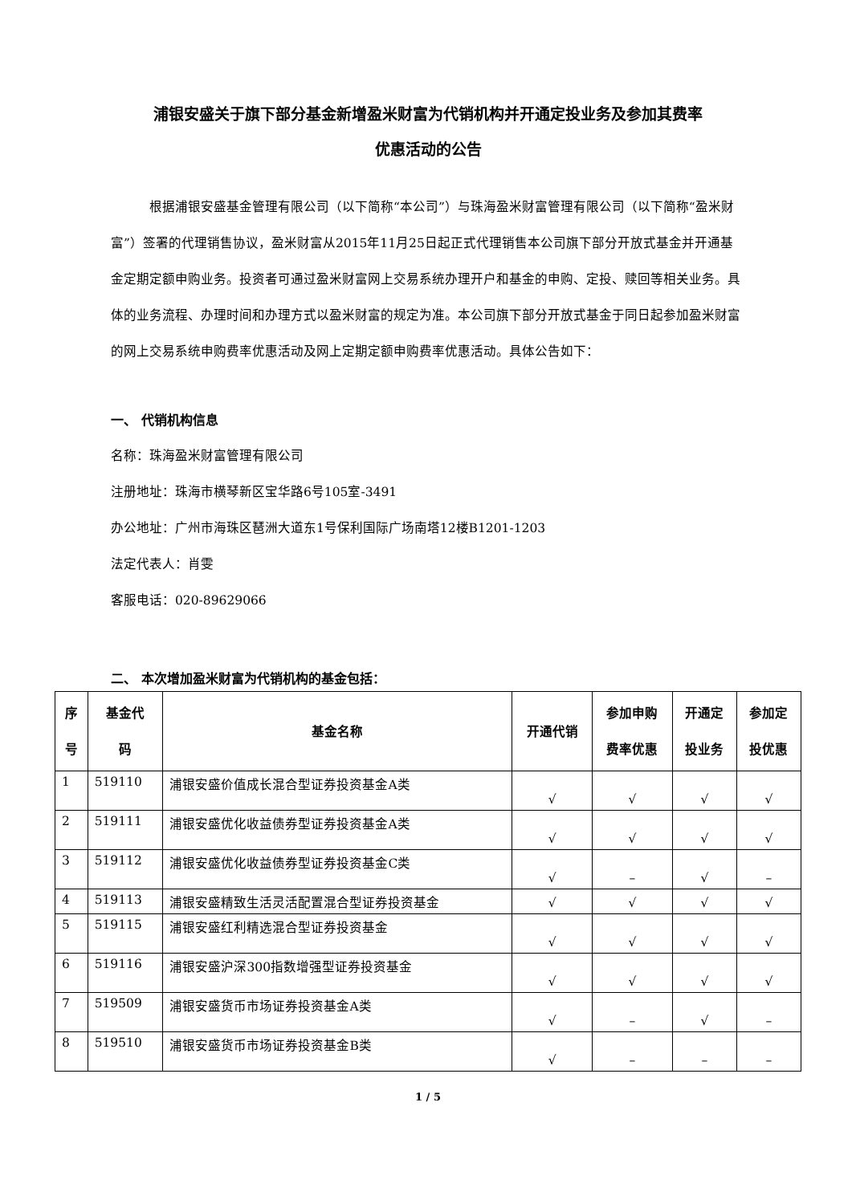浦银安盛关于旗下部分基金新增盈米财富为代销机构并开通定投业务及参加其费率
优惠活动的公告
根据浦银安盛基金管理有限公司（以下简称“本公司”）与珠海盈米财富管理有限公司（以下简称“盈米财富”）签署的代理销售协议，盈米财富从2015年11月25日起正式代理销售本公司旗下部分开放式基金并开通基金定期定额申购业务。投资者可通过盈米财富网上交易系统办理开户和基金的申购、定投、赎回等相关业务。具体的业务流程、办理时间和办理方式以盈米财富的规定为准。本公司旗下部分开放式基金于同日起参加盈米财富的网上交易系统申购费率优惠活动及网上定期定额申购费率优惠活动。具体公告如下：
一、 代销机构信息
名称：珠海盈米财富管理有限公司
注册地址：珠海市横琴新区宝华路6号105室-3491
办公地址：广州市海珠区琶洲大道东1号保利国际广场南塔12楼B1201-1203
法定代表人：肖雯
客服电话：020-89629066
二、 本次增加盈米财富为代销机构的基金包括：
| 序 号 | 基金代 码 | 基金名称 | 开通代销 | 参加申购 费率优惠 | 开通定 投业务 | 参加定 投优惠 |
| --- | --- | --- | --- | --- | --- | --- |
| 1 | 519110 | 浦银安盛价值成长混合型证券投资基金A类 | √ | √ | √ | √ |
| 2 | 519111 | 浦银安盛优化收益债券型证券投资基金A类 | √ | √ | √ | √ |
| 3 | 519112 | 浦银安盛优化收益债券型证券投资基金C类 | √ | – | √ | – |
| 4 | 519113 | 浦银安盛精致生活灵活配置混合型证券投资基金 | √ | √ | √ | √ |
| 5 | 519115 | 浦银安盛红利精选混合型证券投资基金 | √ | √ | √ | √ |
| 6 | 519116 | 浦银安盛沪深300指数增强型证券投资基金 | √ | √ | √ | √ |
| 7 | 519509 | 浦银安盛货币市场证券投资基金A类 | √ | – | √ | – |
| 8 | 519510 | 浦银安盛货币市场证券投资基金B类 | √ | – | – | – |
1 / 5